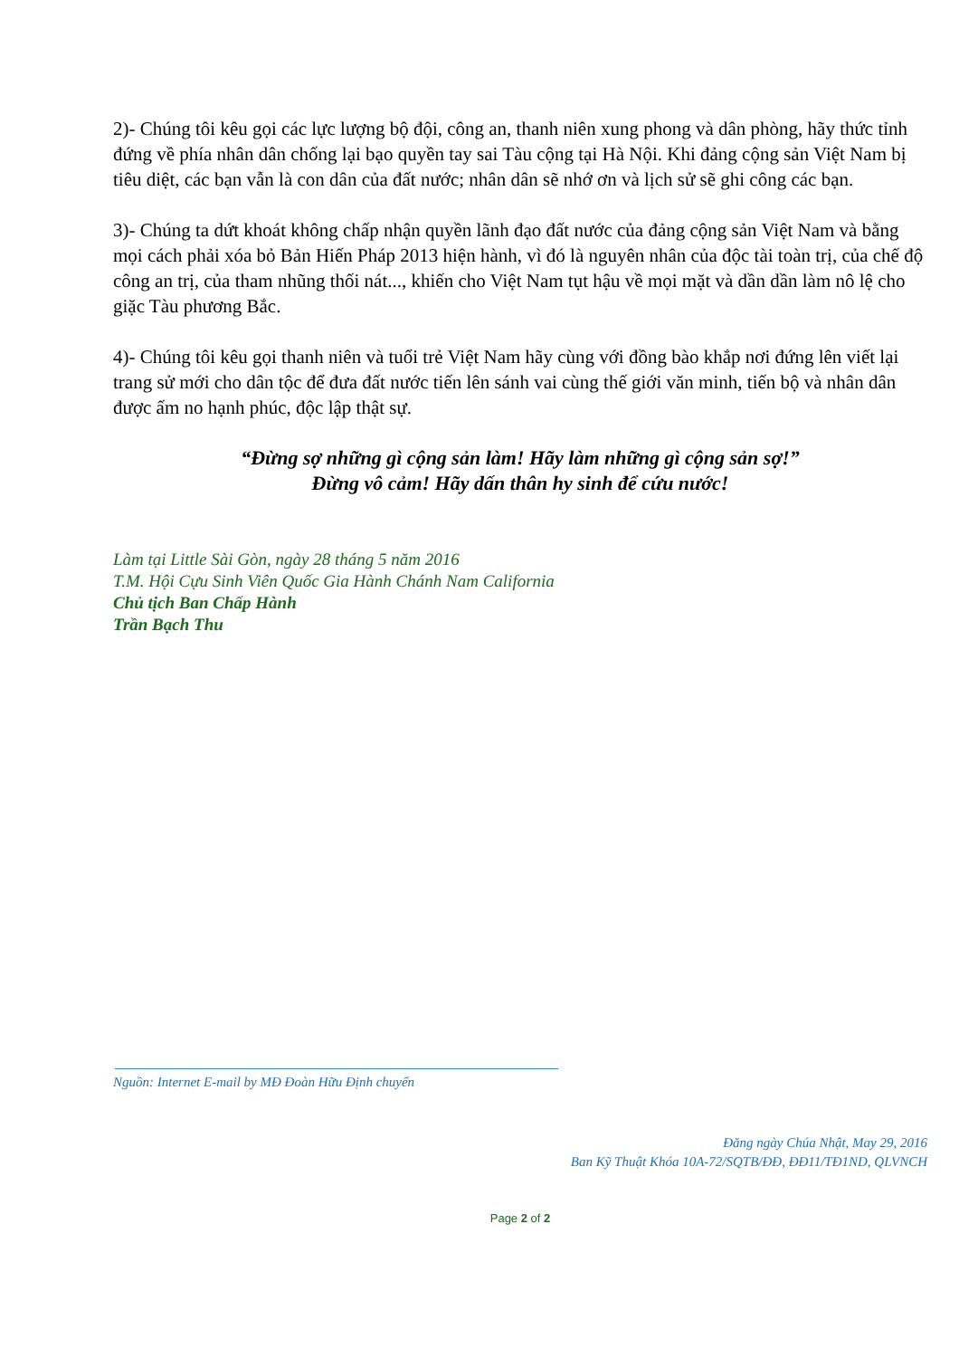2)- Chúng tôi kêu gọi các lực lượng bộ đội, công an, thanh niên xung phong và dân phòng, hãy thức tỉnh đứng về phía nhân dân chống lại bạo quyền tay sai Tàu cộng tại Hà Nội. Khi đảng cộng sản Việt Nam bị tiêu diệt, các bạn vẫn là con dân của đất nước; nhân dân sẽ nhớ ơn và lịch sử sẽ ghi công các bạn.
3)- Chúng ta dứt khoát không chấp nhận quyền lãnh đạo đất nước của đảng cộng sản Việt Nam và bằng mọi cách phải xóa bỏ Bản Hiến Pháp 2013 hiện hành, vì đó là nguyên nhân của độc tài toàn trị, của chế độ công an trị, của tham nhũng thối nát..., khiến cho Việt Nam tụt hậu về mọi mặt và dần dần làm nô lệ cho giặc Tàu phương Bắc.
4)- Chúng tôi kêu gọi thanh niên và tuổi trẻ Việt Nam hãy cùng với đồng bào khắp nơi đứng lên viết lại trang sử mới cho dân tộc để đưa đất nước tiến lên sánh vai cùng thế giới văn minh, tiến bộ và nhân dân được ấm no hạnh phúc, độc lập thật sự.
“Đừng sợ những gì cộng sản làm! Hãy làm những gì cộng sản sợ!”
Đừng vô cảm! Hãy dấn thân hy sinh để cứu nước!
Làm tại Little Sài Gòn, ngày 28 tháng 5 năm 2016
T.M. Hội Cựu Sinh Viên Quốc Gia Hành Chánh Nam California
Chủ tịch Ban Chấp Hành
Trần Bạch Thu
Nguồn: Internet E-mail by MĐ Đoàn Hữu Định chuyển
Đăng ngày Chúa Nhật, May 29, 2016
Ban Kỹ Thuật Khóa 10A-72/SQTB/ĐĐ, ĐĐ11/TĐ1ND, QLVNCH
Page 2 of 2